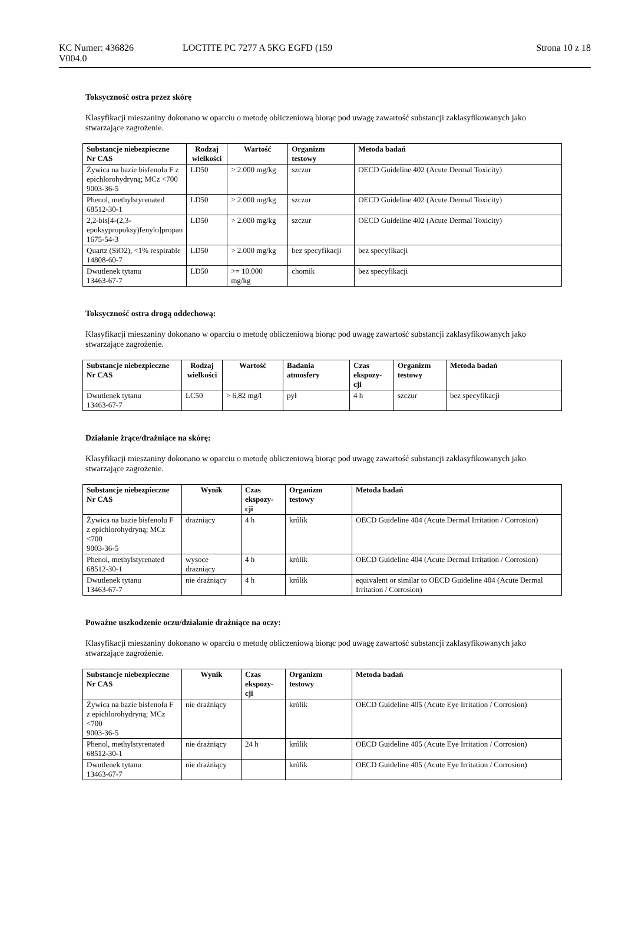KC Numer: 436826 LOCTITE PC 7277 A 5KG EGFD (159 Strona 10 z 18
V004.0
Toksyczność ostra przez skórę
Klasyfikacji mieszaniny dokonano w oparciu o metodę obliczeniową biorąc pod uwagę zawartość substancji zaklasyfikowanych jako stwarzające zagrożenie.
| Substancje niebezpieczne Nr CAS | Rodzaj wielkości | Wartość | Organizm testowy | Metoda badań |
| --- | --- | --- | --- | --- |
| Żywica na bazie bisfenolu F z epichlorohydryną; MCz <700 9003-36-5 | LD50 | > 2.000 mg/kg | szczur | OECD Guideline 402 (Acute Dermal Toxicity) |
| Phenol, methylstyrenated 68512-30-1 | LD50 | > 2.000 mg/kg | szczur | OECD Guideline 402 (Acute Dermal Toxicity) |
| 2,2-bis[4-(2,3-epoksypropoksy)fenylo]propan 1675-54-3 | LD50 | > 2.000 mg/kg | szczur | OECD Guideline 402 (Acute Dermal Toxicity) |
| Quartz (SiO2), <1% respirable 14808-60-7 | LD50 | > 2.000 mg/kg | bez specyfikacji | bez specyfikacji |
| Dwutlenek tytanu 13463-67-7 | LD50 | >= 10.000 mg/kg | chomik | bez specyfikacji |
Toksyczność ostra drogą oddechową:
Klasyfikacji mieszaniny dokonano w oparciu o metodę obliczeniową biorąc pod uwagę zawartość substancji zaklasyfikowanych jako stwarzające zagrożenie.
| Substancje niebezpieczne Nr CAS | Rodzaj wielkości | Wartość | Badania atmosfery | Czas ekspozy-cji | Organizm testowy | Metoda badań |
| --- | --- | --- | --- | --- | --- | --- |
| Dwutlenek tytanu 13463-67-7 | LC50 | > 6,82 mg/l | pył | 4 h | szczur | bez specyfikacji |
Działanie żrące/drażniące na skórę:
Klasyfikacji mieszaniny dokonano w oparciu o metodę obliczeniową biorąc pod uwagę zawartość substancji zaklasyfikowanych jako stwarzające zagrożenie.
| Substancje niebezpieczne Nr CAS | Wynik | Czas ekspozy-cji | Organizm testowy | Metoda badań |
| --- | --- | --- | --- | --- |
| Żywica na bazie bisfenolu F z epichlorohydryną; MCz <700 9003-36-5 | drażniący | 4 h | królik | OECD Guideline 404 (Acute Dermal Irritation / Corrosion) |
| Phenol, methylstyrenated 68512-30-1 | wysoce drażniący | 4 h | królik | OECD Guideline 404 (Acute Dermal Irritation / Corrosion) |
| Dwutlenek tytanu 13463-67-7 | nie drażniący | 4 h | królik | equivalent or similar to OECD Guideline 404 (Acute Dermal Irritation / Corrosion) |
Poważne uszkodzenie oczu/działanie drażniące na oczy:
Klasyfikacji mieszaniny dokonano w oparciu o metodę obliczeniową biorąc pod uwagę zawartość substancji zaklasyfikowanych jako stwarzające zagrożenie.
| Substancje niebezpieczne Nr CAS | Wynik | Czas ekspozy-cji | Organizm testowy | Metoda badań |
| --- | --- | --- | --- | --- |
| Żywica na bazie bisfenolu F z epichlorohydryną; MCz <700 9003-36-5 | nie drażniący | | królik | OECD Guideline 405 (Acute Eye Irritation / Corrosion) |
| Phenol, methylstyrenated 68512-30-1 | nie drażniący | 24 h | królik | OECD Guideline 405 (Acute Eye Irritation / Corrosion) |
| Dwutlenek tytanu 13463-67-7 | nie drażniący | | królik | OECD Guideline 405 (Acute Eye Irritation / Corrosion) |